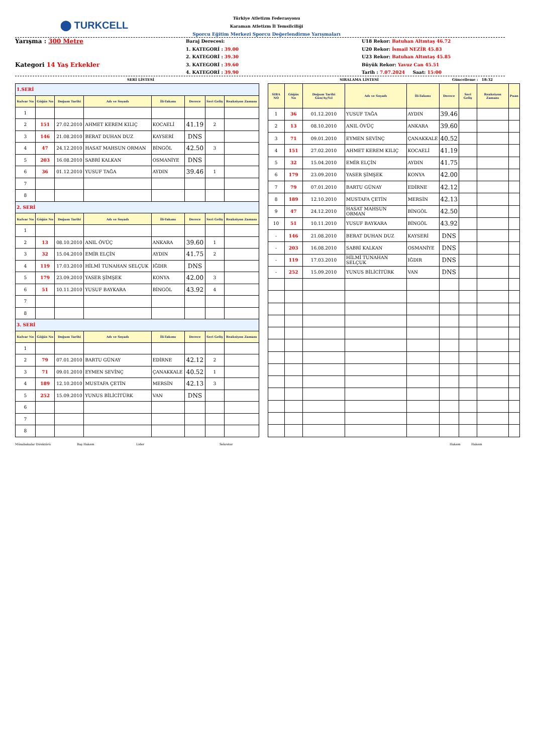⬤ TURKCELL
Türkiye Atletizm Federasyonu
Karaman Atletizm İl Temsilciliği
Sporcu Eğitim Merkezi Sporcu Değerlendirme Yarışmaları
Yarışma : 300 Metre
Kategori 14 Yaş Erkekler
Baraj Derecesi:
1. KATEGORİ : 39.00
2. KATEGORİ : 39.30
3. KATEGORİ : 39.60
4. KATEGORİ : 39.90
U18 Rekor: Batuhan Altıntaş 46.72
U20 Rekor: İsmail NEZİR 45.83
U23 Rekor: Batuhan Altıntaş 45.85
Büyük Rekor: Yavuz Can 45.51
Tarih : 7.07.2024 Saat: 15:00
SERİ LİSTESİ SIRALAMA LİSTESİ Güncelleme : 18:32
| 1.SERİ | | | | | | | |
| Kulvar No | Göğüs No | Doğum Tarihi | Adı ve Soyadı | İli-Takımı | Derece | Seri Geliş | Reaksiyon Zamanı |
| 1 | | | | | | | |
| 2 | 151 | 27.02.2010 | AHMET KEREM KILIÇ | KOCAELİ | 41.19 | 2 | |
| 3 | 146 | 21.08.2010 | BERAT DUHAN DUZ | KAYSERİ | DNS | | |
| 4 | 47 | 24.12.2010 | HASAT MAHSUN ORMAN | BİNGÖL | 42.50 | 3 | |
| 5 | 203 | 16.08.2010 | SABRİ KALKAN | OSMANİYE | DNS | | |
| 6 | 36 | 01.12.2010 | YUSUF TAĞA | AYDIN | 39.46 | 1 | |
| 7 | | | | | | | |
| 8 | | | | | | | |
| 2. SERİ | | | | | | | |
| Kulvar No | Göğüs No | Doğum Tarihi | Adı ve Soyadı | İli-Takımı | Derece | Seri Geliş | Reaksiyon Zamanı |
| 1 | | | | | | | |
| 2 | 13 | 08.10.2010 | ANIL ÖVÜÇ | ANKARA | 39.60 | 1 | |
| 3 | 32 | 15.04.2010 | EMİR ELÇİN | AYDIN | 41.75 | 2 | |
| 4 | 119 | 17.03.2010 | HİLMİ TUNAHAN SELÇUK | IĞDIR | DNS | | |
| 5 | 179 | 23.09.2010 | YASER ŞİMŞEK | KONYA | 42.00 | 3 | |
| 6 | 51 | 10.11.2010 | YUSUF BAYKARA | BİNGÖL | 43.92 | 4 | |
| 7 | | | | | | | |
| 8 | | | | | | | |
| 3. SERİ | | | | | | | |
| Kulvar No | Göğüs No | Doğum Tarihi | Adı ve Soyadı | İli-Takımı | Derece | Seri Geliş | Reaksiyon Zamanı |
| 1 | | | | | | | |
| 2 | 79 | 07.01.2010 | BARTU GÜNAY | EDİRNE | 42.12 | 2 | |
| 3 | 71 | 09.01.2010 | EYMEN SEVİNÇ | ÇANAKKALE | 40.52 | 1 | |
| 4 | 189 | 12.10.2010 | MUSTAFA ÇETİN | MERSİN | 42.13 | 3 | |
| 5 | 252 | 15.09.2010 | YUNUS BİLİCİTÜRK | VAN | DNS | | |
| 6 | | | | | | | |
| 7 | | | | | | | |
| 8 | | | | | | | |
| SIRA NO | Göğüs No | Doğum Tarihi Gün/Ay/Yıl | Adı ve Soyadı | İli-Takımı | Derece | Seri Geliş | Reaksiyon Zamanı | Puan |
| --- | --- | --- | --- | --- | --- | --- | --- | --- |
| 1 | 36 | 01.12.2010 | YUSUF TAĞA | AYDIN | 39.46 | | | |
| 2 | 13 | 08.10.2010 | ANIL ÖVÜÇ | ANKARA | 39.60 | | | |
| 3 | 71 | 09.01.2010 | EYMEN SEVİNÇ | ÇANAKKALE | 40.52 | | | |
| 4 | 151 | 27.02.2010 | AHMET KEREM KILIÇ | KOCAELİ | 41.19 | | | |
| 5 | 32 | 15.04.2010 | EMİR ELÇİN | AYDIN | 41.75 | | | |
| 6 | 179 | 23.09.2010 | YASER ŞİMŞEK | KONYA | 42.00 | | | |
| 7 | 79 | 07.01.2010 | BARTU GÜNAY | EDİRNE | 42.12 | | | |
| 8 | 189 | 12.10.2010 | MUSTAFA ÇETİN | MERSİN | 42.13 | | | |
| 9 | 47 | 24.12.2010 | HASAT MAHSUN ORMAN | BİNGÖL | 42.50 | | | |
| 10 | 51 | 10.11.2010 | YUSUF BAYKARA | BİNGÖL | 43.92 | | | |
| - | 146 | 21.08.2010 | BERAT DUHAN DUZ | KAYSERİ | DNS | | | |
| - | 203 | 16.08.2010 | SABRİ KALKAN | OSMANİYE | DNS | | | |
| - | 119 | 17.03.2010 | HİLMİ TUNAHAN SELÇUK | IĞDIR | DNS | | | |
| - | 252 | 15.09.2010 | YUNUS BİLİCİTÜRK | VAN | DNS | | | |
Müsabakalar Direktörü Baş Hakem Lider Sekreter Hakem Hakem